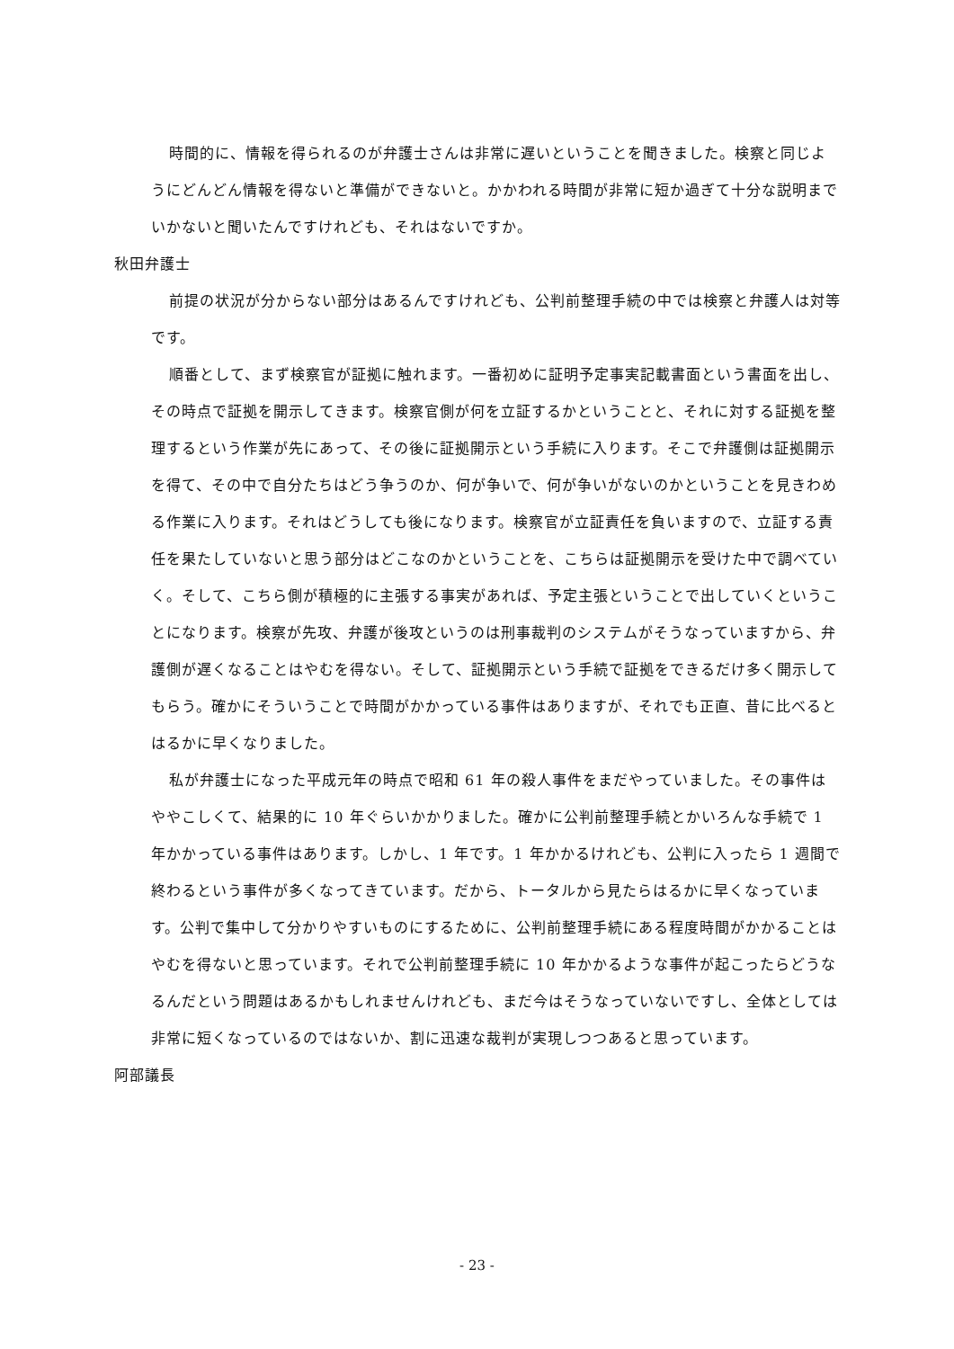時間的に、情報を得られるのが弁護士さんは非常に遅いということを聞きました。検察と同じようにどんどん情報を得ないと準備ができないと。かかわれる時間が非常に短か過ぎて十分な説明までいかないと聞いたんですけれども、それはないですか。
秋田弁護士
前提の状況が分からない部分はあるんですけれども、公判前整理手続の中では検察と弁護人は対等です。
順番として、まず検察官が証拠に触れます。一番初めに証明予定事実記載書面という書面を出し、その時点で証拠を開示してきます。検察官側が何を立証するかということと、それに対する証拠を整理するという作業が先にあって、その後に証拠開示という手続に入ります。そこで弁護側は証拠開示を得て、その中で自分たちはどう争うのか、何が争いで、何が争いがないのかということを見きわめる作業に入ります。それはどうしても後になります。検察官が立証責任を負いますので、立証する責任を果たしていないと思う部分はどこなのかということを、こちらは証拠開示を受けた中で調べていく。そして、こちら側が積極的に主張する事実があれば、予定主張ということで出していくということになります。検察が先攻、弁護が後攻というのは刑事裁判のシステムがそうなっていますから、弁護側が遅くなることはやむを得ない。そして、証拠開示という手続で証拠をできるだけ多く開示してもらう。確かにそういうことで時間がかかっている事件はありますが、それでも正直、昔に比べるとはるかに早くなりました。
私が弁護士になった平成元年の時点で昭和 61 年の殺人事件をまだやっていました。その事件はややこしくて、結果的に 10 年ぐらいかかりました。確かに公判前整理手続とかいろんな手続で 1 年かかっている事件はあります。しかし、1 年です。1 年かかるけれども、公判に入ったら 1 週間で終わるという事件が多くなってきています。だから、トータルから見たらはるかに早くなっています。公判で集中して分かりやすいものにするために、公判前整理手続にある程度時間がかかることはやむを得ないと思っています。それで公判前整理手続に 10 年かかるような事件が起こったらどうなるんだという問題はあるかもしれませんけれども、まだ今はそうなっていないですし、全体としては非常に短くなっているのではないか、割に迅速な裁判が実現しつつあると思っています。
阿部議長
- 23 -